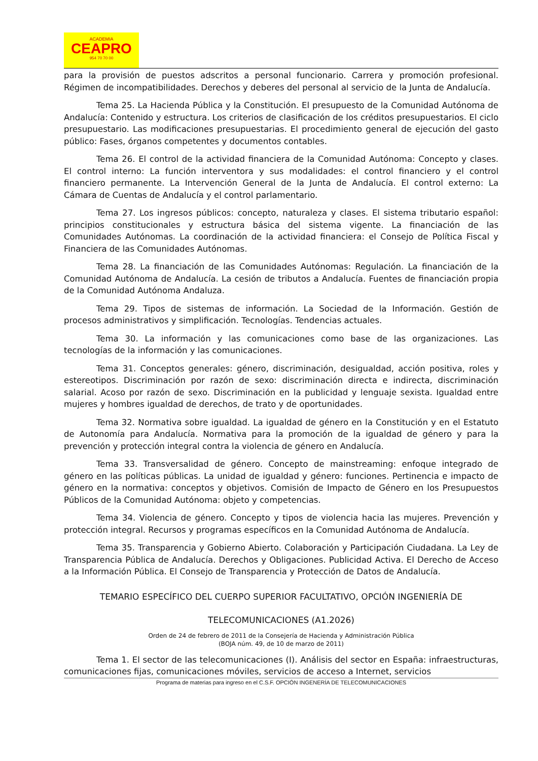ACADEMIA
CEAPRO
954 70 70 00
para la provisión de puestos adscritos a personal funcionario. Carrera y promoción profesional. Régimen de incompatibilidades. Derechos y deberes del personal al servicio de la Junta de Andalucía.
Tema 25. La Hacienda Pública y la Constitución. El presupuesto de la Comunidad Autónoma de Andalucía: Contenido y estructura. Los criterios de clasificación de los créditos presupuestarios. El ciclo presupuestario. Las modificaciones presupuestarias. El procedimiento general de ejecución del gasto público: Fases, órganos competentes y documentos contables.
Tema 26. El control de la actividad financiera de la Comunidad Autónoma: Concepto y clases. El control interno: La función interventora y sus modalidades: el control financiero y el control financiero permanente. La Intervención General de la Junta de Andalucía. El control externo: La Cámara de Cuentas de Andalucía y el control parlamentario.
Tema 27. Los ingresos públicos: concepto, naturaleza y clases. El sistema tributario español: principios constitucionales y estructura básica del sistema vigente. La financiación de las Comunidades Autónomas. La coordinación de la actividad financiera: el Consejo de Política Fiscal y Financiera de las Comunidades Autónomas.
Tema 28. La financiación de las Comunidades Autónomas: Regulación. La financiación de la Comunidad Autónoma de Andalucía. La cesión de tributos a Andalucía. Fuentes de financiación propia de la Comunidad Autónoma Andaluza.
Tema 29. Tipos de sistemas de información. La Sociedad de la Información. Gestión de procesos administrativos y simplificación. Tecnologías. Tendencias actuales.
Tema 30. La información y las comunicaciones como base de las organizaciones. Las tecnologías de la información y las comunicaciones.
Tema 31. Conceptos generales: género, discriminación, desigualdad, acción positiva, roles y estereotipos. Discriminación por razón de sexo: discriminación directa e indirecta, discriminación salarial. Acoso por razón de sexo. Discriminación en la publicidad y lenguaje sexista. Igualdad entre mujeres y hombres igualdad de derechos, de trato y de oportunidades.
Tema 32. Normativa sobre igualdad. La igualdad de género en la Constitución y en el Estatuto de Autonomía para Andalucía. Normativa para la promoción de la igualdad de género y para la prevención y protección integral contra la violencia de género en Andalucía.
Tema 33. Transversalidad de género. Concepto de mainstreaming: enfoque integrado de género en las políticas públicas. La unidad de igualdad y género: funciones. Pertinencia e impacto de género en la normativa: conceptos y objetivos. Comisión de Impacto de Género en los Presupuestos Públicos de la Comunidad Autónoma: objeto y competencias.
Tema 34. Violencia de género. Concepto y tipos de violencia hacia las mujeres. Prevención y protección integral. Recursos y programas específicos en la Comunidad Autónoma de Andalucía.
Tema 35. Transparencia y Gobierno Abierto. Colaboración y Participación Ciudadana. La Ley de Transparencia Pública de Andalucía. Derechos y Obligaciones. Publicidad Activa. El Derecho de Acceso a la Información Pública. El Consejo de Transparencia y Protección de Datos de Andalucía.
TEMARIO ESPECÍFICO DEL CUERPO SUPERIOR FACULTATIVO, OPCIÓN INGENIERÍA DE
TELECOMUNICACIONES (A1.2026)
Orden de 24 de febrero de 2011 de la Consejería de Hacienda y Administración Pública
(BOJA núm. 49, de 10 de marzo de 2011)
Tema 1. El sector de las telecomunicaciones (I). Análisis del sector en España: infraestructuras, comunicaciones fijas, comunicaciones móviles, servicios de acceso a Internet, servicios
Programa de materias para ingreso en el C.S.F. OPCIÓN INGENERÍA DE TELECOMUNICACIONES